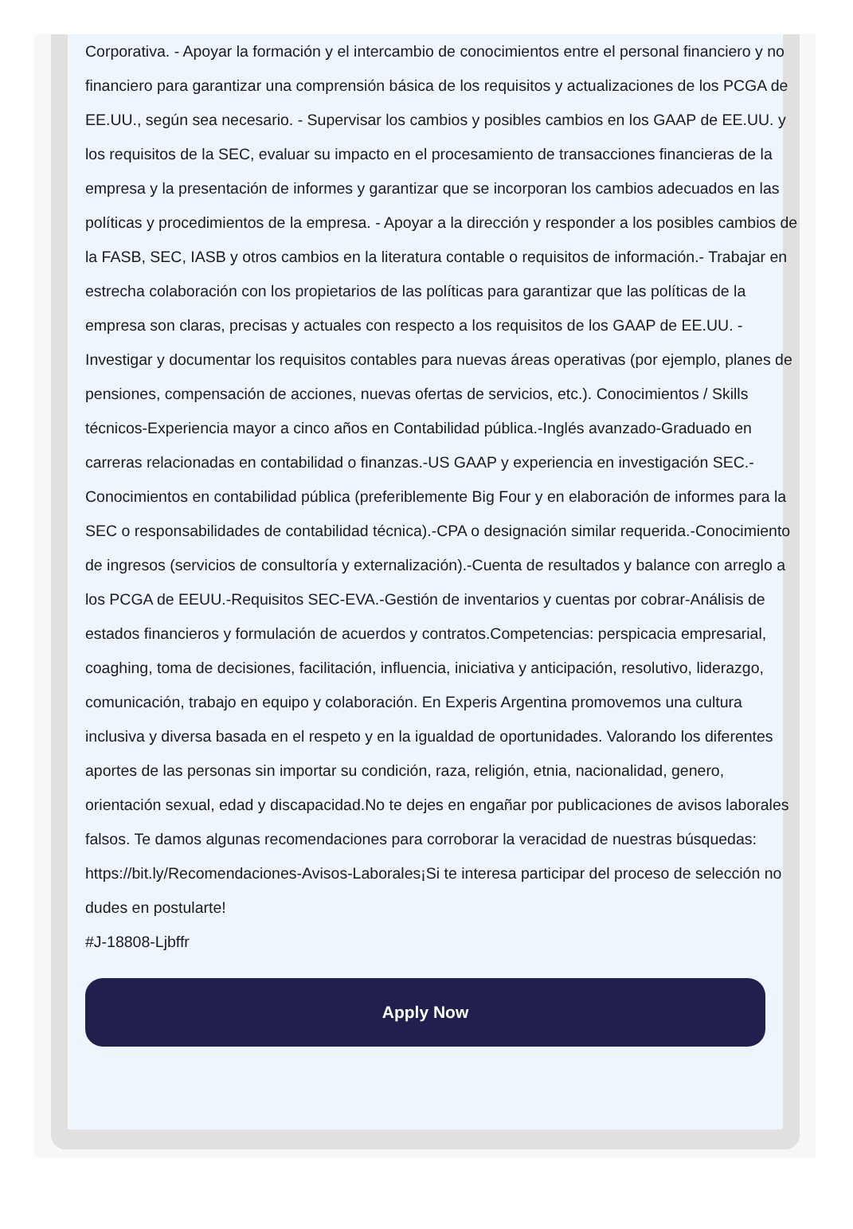Corporativa. - Apoyar la formación y el intercambio de conocimientos entre el personal financiero y no financiero para garantizar una comprensión básica de los requisitos y actualizaciones de los PCGA de EE.UU., según sea necesario. - Supervisar los cambios y posibles cambios en los GAAP de EE.UU. y los requisitos de la SEC, evaluar su impacto en el procesamiento de transacciones financieras de la empresa y la presentación de informes y garantizar que se incorporan los cambios adecuados en las políticas y procedimientos de la empresa. - Apoyar a la dirección y responder a los posibles cambios de la FASB, SEC, IASB y otros cambios en la literatura contable o requisitos de información.- Trabajar en estrecha colaboración con los propietarios de las políticas para garantizar que las políticas de la empresa son claras, precisas y actuales con respecto a los requisitos de los GAAP de EE.UU. - Investigar y documentar los requisitos contables para nuevas áreas operativas (por ejemplo, planes de pensiones, compensación de acciones, nuevas ofertas de servicios, etc.). Conocimientos / Skills técnicos-Experiencia mayor a cinco años en Contabilidad pública.-Inglés avanzado-Graduado en carreras relacionadas en contabilidad o finanzas.-US GAAP y experiencia en investigación SEC.-Conocimientos en contabilidad pública (preferiblemente Big Four y en elaboración de informes para la SEC o responsabilidades de contabilidad técnica).-CPA o designación similar requerida.-Conocimiento de ingresos (servicios de consultoría y externalización).-Cuenta de resultados y balance con arreglo a los PCGA de EEUU.-Requisitos SEC-EVA.-Gestión de inventarios y cuentas por cobrar-Análisis de estados financieros y formulación de acuerdos y contratos.Competencias: perspicacia empresarial, coaghing, toma de decisiones, facilitación, influencia, iniciativa y anticipación, resolutivo, liderazgo, comunicación, trabajo en equipo y colaboración. En Experis Argentina promovemos una cultura inclusiva y diversa basada en el respeto y en la igualdad de oportunidades. Valorando los diferentes aportes de las personas sin importar su condición, raza, religión, etnia, nacionalidad, genero, orientación sexual, edad y discapacidad.No te dejes en engañar por publicaciones de avisos laborales falsos. Te damos algunas recomendaciones para corroborar la veracidad de nuestras búsquedas: https://bit.ly/Recomendaciones-Avisos-Laborales¡Si te interesa participar del proceso de selección no dudes en postularte!
#J-18808-Ljbffr
Apply Now